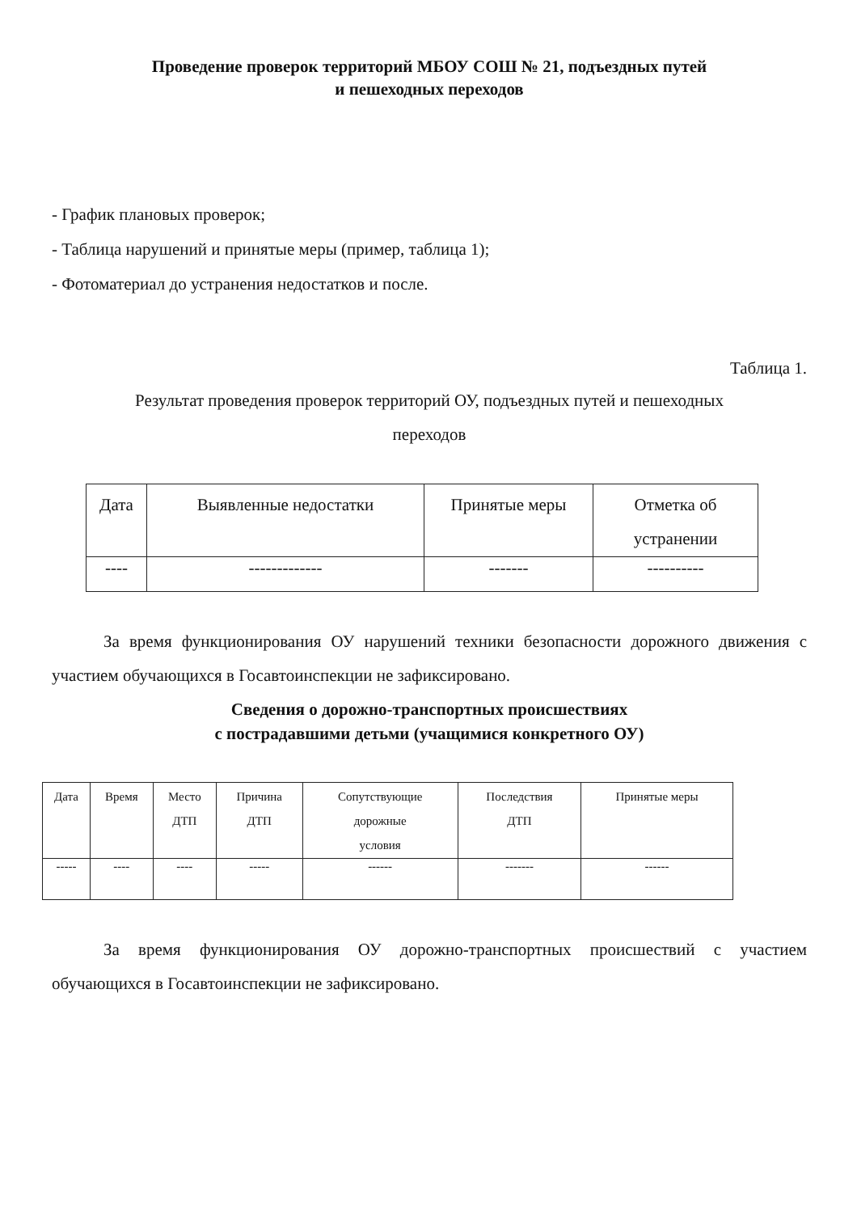Проведение проверок территорий МБОУ СОШ № 21, подъездных путей
и пешеходных переходов
- График плановых проверок;
- Таблица нарушений и принятые меры (пример, таблица 1);
- Фотоматериал до устранения недостатков и после.
Таблица 1.
Результат проведения проверок территорий ОУ, подъездных путей и пешеходных
переходов
| Дата | Выявленные недостатки | Принятые меры | Отметка об устранении |
| --- | --- | --- | --- |
| ---- | ------------- | ------- | ---------- |
За время функционирования ОУ нарушений техники безопасности дорожного движения с участием обучающихся в Госавтоинспекции не зафиксировано.
Сведения о дорожно-транспортных происшествиях
с пострадавшими детьми (учащимися конкретного ОУ)
| Дата | Время | Место ДТП | Причина ДТП | Сопутствующие дорожные условия | Последствия ДТП | Принятые меры |
| --- | --- | --- | --- | --- | --- | --- |
| ----- | ---- | ---- | ----- | ------ | ------- | ------ |
За время функционирования ОУ дорожно-транспортных происшествий с участием обучающихся в Госавтоинспекции не зафиксировано.